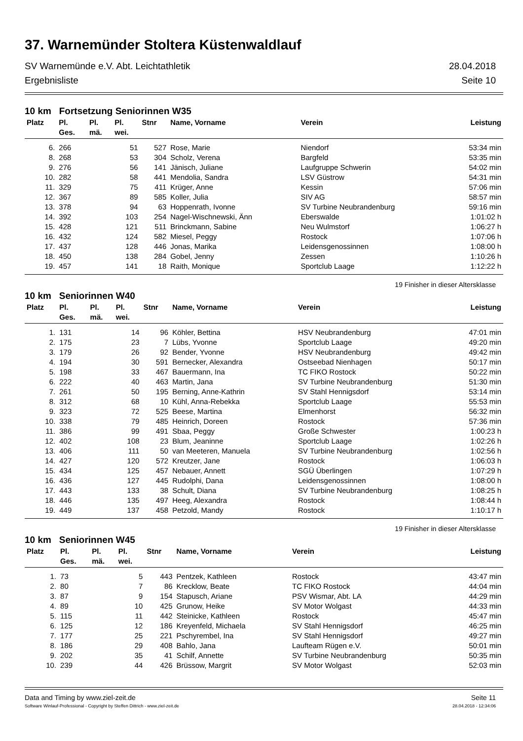37. Warnemünder Stoltera Küstenwaldlauf
SV Warnemünde e.V. Abt. Leichtathletik 28.04.2018
Ergebnisliste Seite 10
10 km Fortsetzung Seniorinnen W35
| Platz | Pl. Ges. | Pl. mä. | Pl. wei. | Stnr | Name, Vorname | Verein | Leistung |
| --- | --- | --- | --- | --- | --- | --- | --- |
| 6. | 266 | | 51 | 527 | Rose, Marie | Niendorf | 53:34 min |
| 8. | 268 | | 53 | 304 | Scholz, Verena | Bargfeld | 53:35 min |
| 9. | 276 | | 56 | 141 | Jänisch, Juliane | Laufgruppe Schwerin | 54:02 min |
| 10. | 282 | | 58 | 441 | Mendolia, Sandra | LSV Güstrow | 54:31 min |
| 11. | 329 | | 75 | 411 | Krüger, Anne | Kessin | 57:06 min |
| 12. | 367 | | 89 | 585 | Koller, Julia | SIV AG | 58:57 min |
| 13. | 378 | | 94 | 63 | Hoppenrath, Ivonne | SV Turbine Neubrandenburg | 59:16 min |
| 14. | 392 | | 103 | 254 | Nagel-Wischnewski, Änn | Eberswalde | 1:01:02 h |
| 15. | 428 | | 121 | 511 | Brinckmann, Sabine | Neu Wulmstorf | 1:06:27 h |
| 16. | 432 | | 124 | 582 | Miesel, Peggy | Rostock | 1:07:06 h |
| 17. | 437 | | 128 | 446 | Jonas, Marika | Leidensgenossinnen | 1:08:00 h |
| 18. | 450 | | 138 | 284 | Gobel, Jenny | Zessen | 1:10:26 h |
| 19. | 457 | | 141 | 18 | Raith, Monique | Sportclub Laage | 1:12:22 h |
19 Finisher in dieser Altersklasse
10 km Seniorinnen W40
| Platz | Pl. Ges. | Pl. mä. | Pl. wei. | Stnr | Name, Vorname | Verein | Leistung |
| --- | --- | --- | --- | --- | --- | --- | --- |
| 1. | 131 | | 14 | 96 | Köhler, Bettina | HSV Neubrandenburg | 47:01 min |
| 2. | 175 | | 23 | 7 | Lübs, Yvonne | Sportclub Laage | 49:20 min |
| 3. | 179 | | 26 | 92 | Bender, Yvonne | HSV Neubrandenburg | 49:42 min |
| 4. | 194 | | 30 | 591 | Bernecker, Alexandra | Ostseebad Nienhagen | 50:17 min |
| 5. | 198 | | 33 | 467 | Bauermann, Ina | TC FIKO Rostock | 50:22 min |
| 6. | 222 | | 40 | 463 | Martin, Jana | SV Turbine Neubrandenburg | 51:30 min |
| 7. | 261 | | 50 | 195 | Berning, Anne-Kathrin | SV Stahl Hennigsdorf | 53:14 min |
| 8. | 312 | | 68 | 10 | Kühl, Anna-Rebekka | Sportclub Laage | 55:53 min |
| 9. | 323 | | 72 | 525 | Beese, Martina | Elmenhorst | 56:32 min |
| 10. | 338 | | 79 | 485 | Heinrich, Doreen | Rostock | 57:36 min |
| 11. | 386 | | 99 | 491 | Sbaa, Peggy | Große Schwester | 1:00:23 h |
| 12. | 402 | | 108 | 23 | Blum, Jeaninne | Sportclub Laage | 1:02:26 h |
| 13. | 406 | | 111 | 50 | van Meeteren, Manuela | SV Turbine Neubrandenburg | 1:02:56 h |
| 14. | 427 | | 120 | 572 | Kreutzer, Jane | Rostock | 1:06:03 h |
| 15. | 434 | | 125 | 457 | Nebauer, Annett | SGÜ Überlingen | 1:07:29 h |
| 16. | 436 | | 127 | 445 | Rudolphi, Dana | Leidensgenossinnen | 1:08:00 h |
| 17. | 443 | | 133 | 38 | Schult, Diana | SV Turbine Neubrandenburg | 1:08:25 h |
| 18. | 446 | | 135 | 497 | Heeg, Alexandra | Rostock | 1:08:44 h |
| 19. | 449 | | 137 | 458 | Petzold, Mandy | Rostock | 1:10:17 h |
19 Finisher in dieser Altersklasse
10 km Seniorinnen W45
| Platz | Pl. Ges. | Pl. mä. | Pl. wei. | Stnr | Name, Vorname | Verein | Leistung |
| --- | --- | --- | --- | --- | --- | --- | --- |
| 1. | 73 | | 5 | 443 | Pentzek, Kathleen | Rostock | 43:47 min |
| 2. | 80 | | 7 | 86 | Krecklow, Beate | TC FIKO Rostock | 44:04 min |
| 3. | 87 | | 9 | 154 | Stapusch, Ariane | PSV Wismar, Abt. LA | 44:29 min |
| 4. | 89 | | 10 | 425 | Grunow, Heike | SV Motor Wolgast | 44:33 min |
| 5. | 115 | | 11 | 442 | Steinicke, Kathleen | Rostock | 45:47 min |
| 6. | 125 | | 12 | 186 | Kreyenfeld, Michaela | SV Stahl Hennigsdorf | 46:25 min |
| 7. | 177 | | 25 | 221 | Pschyrembel, Ina | SV Stahl Hennigsdorf | 49:27 min |
| 8. | 186 | | 29 | 408 | Bahlo, Jana | Laufteam Rügen e.V. | 50:01 min |
| 9. | 202 | | 35 | 41 | Schilf, Annette | SV Turbine Neubrandenburg | 50:35 min |
| 10. | 239 | | 44 | 426 | Brüssow, Margrit | SV Motor Wolgast | 52:03 min |
Data and Timing by www.ziel-zeit.de Seite 11
Software Winlauf-Professional - Copyright by Steffen Dittrich - www.ziel-zeit.de 28.04.2018 - 12:34:06